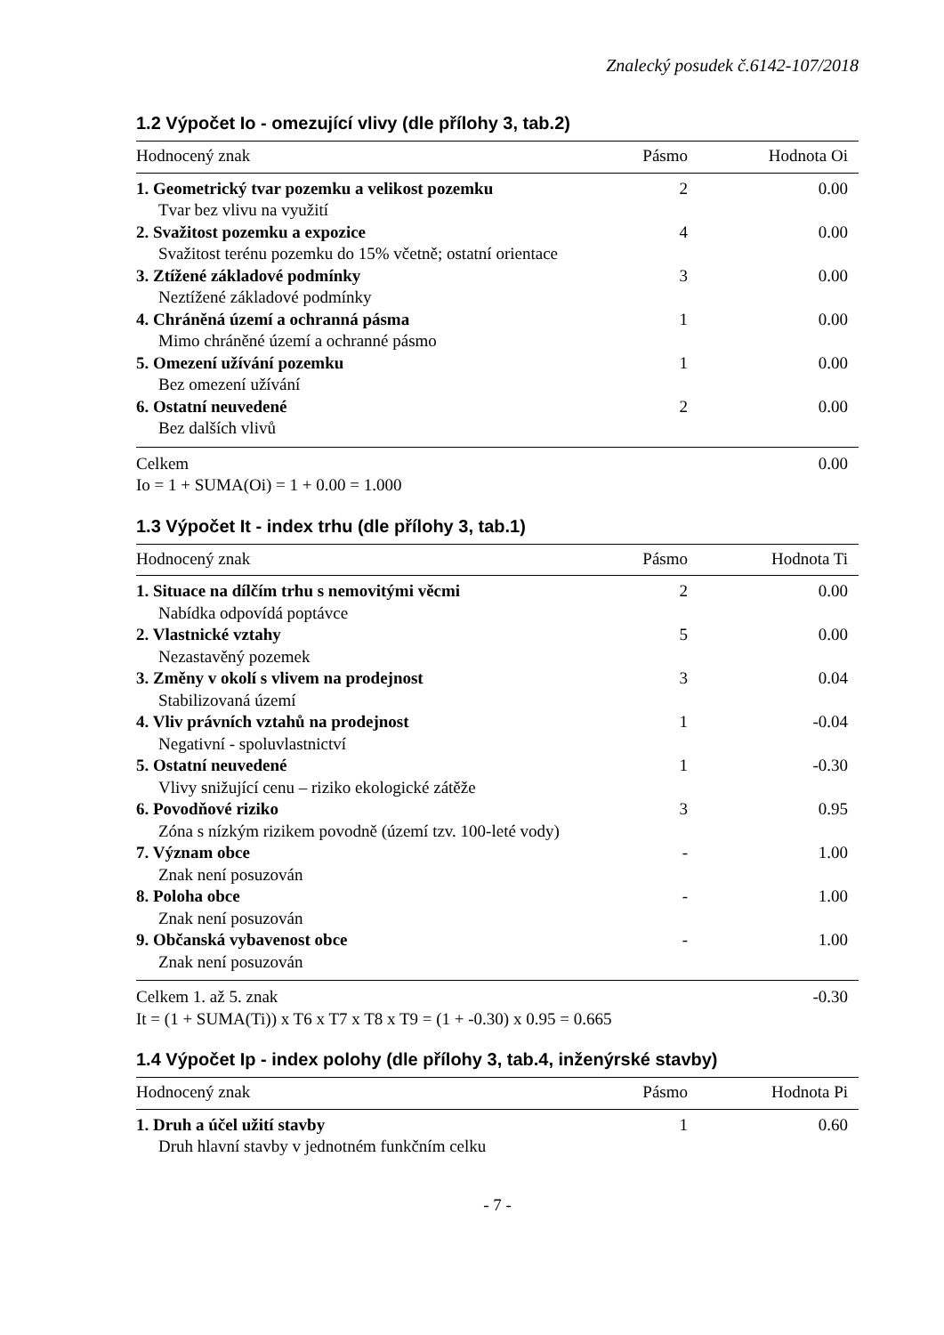Znalecký posudek č.6142-107/2018
1.2 Výpočet Io - omezující vlivy (dle přílohy 3, tab.2)
| Hodnocený znak | Pásmo | Hodnota Oi |
| --- | --- | --- |
| 1. Geometrický tvar pozemku a velikost pozemku | 2 | 0.00 |
| Tvar bez vlivu na využití | | |
| 2. Svažitost pozemku a expozice | 4 | 0.00 |
| Svažitost terénu pozemku do 15% včetně; ostatní orientace | | |
| 3. Ztížené základové podmínky | 3 | 0.00 |
| Neztížené základové podmínky | | |
| 4. Chráněná území a ochranná pásma | 1 | 0.00 |
| Mimo chráněné území a ochranné pásmo | | |
| 5. Omezení užívání pozemku | 1 | 0.00 |
| Bez omezení užívání | | |
| 6. Ostatní neuvedené | 2 | 0.00 |
| Bez dalších vlivů | | |
| Celkem | | 0.00 |
| Io = 1 + SUMA(Oi) = 1 + 0.00 = 1.000 | | |
1.3 Výpočet It - index trhu (dle přílohy 3, tab.1)
| Hodnocený znak | Pásmo | Hodnota Ti |
| --- | --- | --- |
| 1. Situace na dílčím trhu s nemovitými věcmi | 2 | 0.00 |
| Nabídka odpovídá poptávce | | |
| 2. Vlastnické vztahy | 5 | 0.00 |
| Nezastavěný pozemek | | |
| 3. Změny v okolí s vlivem na prodejnost | 3 | 0.04 |
| Stabilizovaná území | | |
| 4. Vliv právních vztahů na prodejnost | 1 | -0.04 |
| Negativní - spoluvlastnictví | | |
| 5. Ostatní neuvedené | 1 | -0.30 |
| Vlivy snižující cenu – riziko ekologické zátěže | | |
| 6. Povodňové riziko | 3 | 0.95 |
| Zóna s nízkým rizikem povodně (území tzv. 100-leté vody) | | |
| 7. Význam obce | - | 1.00 |
| Znak není posuzován | | |
| 8. Poloha obce | - | 1.00 |
| Znak není posuzován | | |
| 9. Občanská vybavenost obce | - | 1.00 |
| Znak není posuzován | | |
| Celkem 1. až 5. znak | | -0.30 |
| It = (1 + SUMA(Ti)) x T6 x T7 x T8 x T9 = (1 + -0.30) x 0.95 = 0.665 | | |
1.4 Výpočet Ip - index polohy (dle přílohy 3, tab.4, inženýrské stavby)
| Hodnocený znak | Pásmo | Hodnota Pi |
| --- | --- | --- |
| 1. Druh a účel užití stavby | 1 | 0.60 |
| Druh hlavní stavby v jednotném funkčním celku | | |
- 7 -